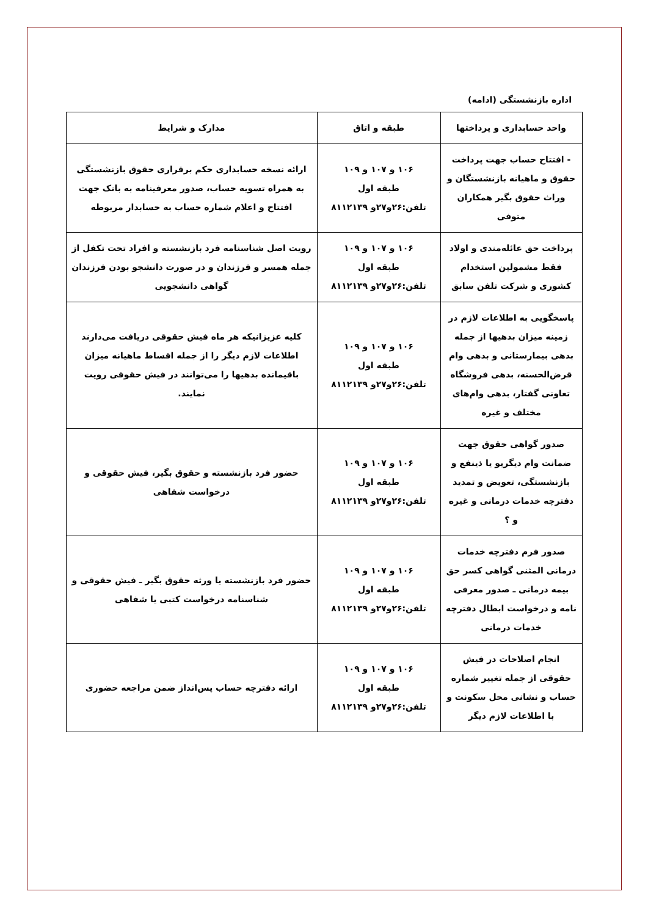اداره بازنشستگی (ادامه)
| واحد حسابداری و پرداختها | طبقه و اتاق | مدارک و شرایط |
| --- | --- | --- |
| - افتتاح حساب جهت پرداخت حقوق و ماهیانه بازنشستگان و وراث حقوق بگیر همکاران متوفی | ۱۰۶ و ۱۰۷ و ۱۰۹ طبقه اول تلفن:۲۶و۲۷و ۸۱۱۲۱۳۹ | ارائه نسخه حسابداری حکم برقراری حقوق بازنشستگی به همراه تسویه حساب، صدور معرفینامه به بانک جهت افتتاح و اعلام شماره حساب به حسابدار مربوطه |
| پرداخت حق عائله‌مندی و اولاد فقط مشمولین استخدام کشوری و شرکت تلفن سابق | ۱۰۶ و ۱۰۷ و ۱۰۹ طبقه اول تلفن:۲۶و۲۷و ۸۱۱۲۱۳۹ | رویت اصل شناسنامه فرد بازنشسته و افراد تحت تکفل از جمله همسر و فرزندان و در صورت دانشجو بودن فرزندان گواهی دانشجویی |
| پاسخگویی به اطلاعات لازم در زمینه میزان بدهیها از جمله بدهی بیمارستانی و بدهی وام قرض‌الحسنه، بدهی فروشگاه تعاونی گفتار، بدهی وام‌های مختلف و غیره | ۱۰۶ و ۱۰۷ و ۱۰۹ طبقه اول تلفن:۲۶و۲۷و ۸۱۱۲۱۳۹ | کلیه عزیزانیکه هر ماه فیش حقوقی دریافت می‌دارند اطلاعات لازم دیگر را از جمله اقساط ماهیانه میزان باقیمانده بدهیها را می‌توانند در فیش حقوقی رویت نمایند. |
| صدور گواهی حقوق جهت ضمانت وام دیگریو یا ذینفع و بازنشستگی، تعویض و تمدید دفترچه خدمات درمانی و غیره و ؟ | ۱۰۶ و ۱۰۷ و ۱۰۹ طبقه اول تلفن:۲۶و۲۷و ۸۱۱۲۱۳۹ | حضور فرد بازنشسته و حقوق بگیر، فیش حقوقی و درخواست شفاهی |
| صدور فرم دفترچه خدمات درمانی المثنی گواهی کسر حق بیمه درمانی ـ صدور معرفی نامه و درخواست ابطال دفترچه خدمات درمانی | ۱۰۶ و ۱۰۷ و ۱۰۹ طبقه اول تلفن:۲۶و۲۷و ۸۱۱۲۱۳۹ | حضور فرد بازنشسته یا ورثه حقوق بگیر ـ فیش حقوقی و شناسنامه درخواست کتبی یا شفاهی |
| انجام اصلاحات در فیش حقوقی از جمله تغییر شماره حساب و نشانی محل سکونت و با اطلاعات لازم دیگر | ۱۰۶ و ۱۰۷ و ۱۰۹ طبقه اول تلفن:۲۶و۲۷و ۸۱۱۲۱۳۹ | ارائه دفترچه حساب پس‌انداز ضمن مراجعه حضوری |